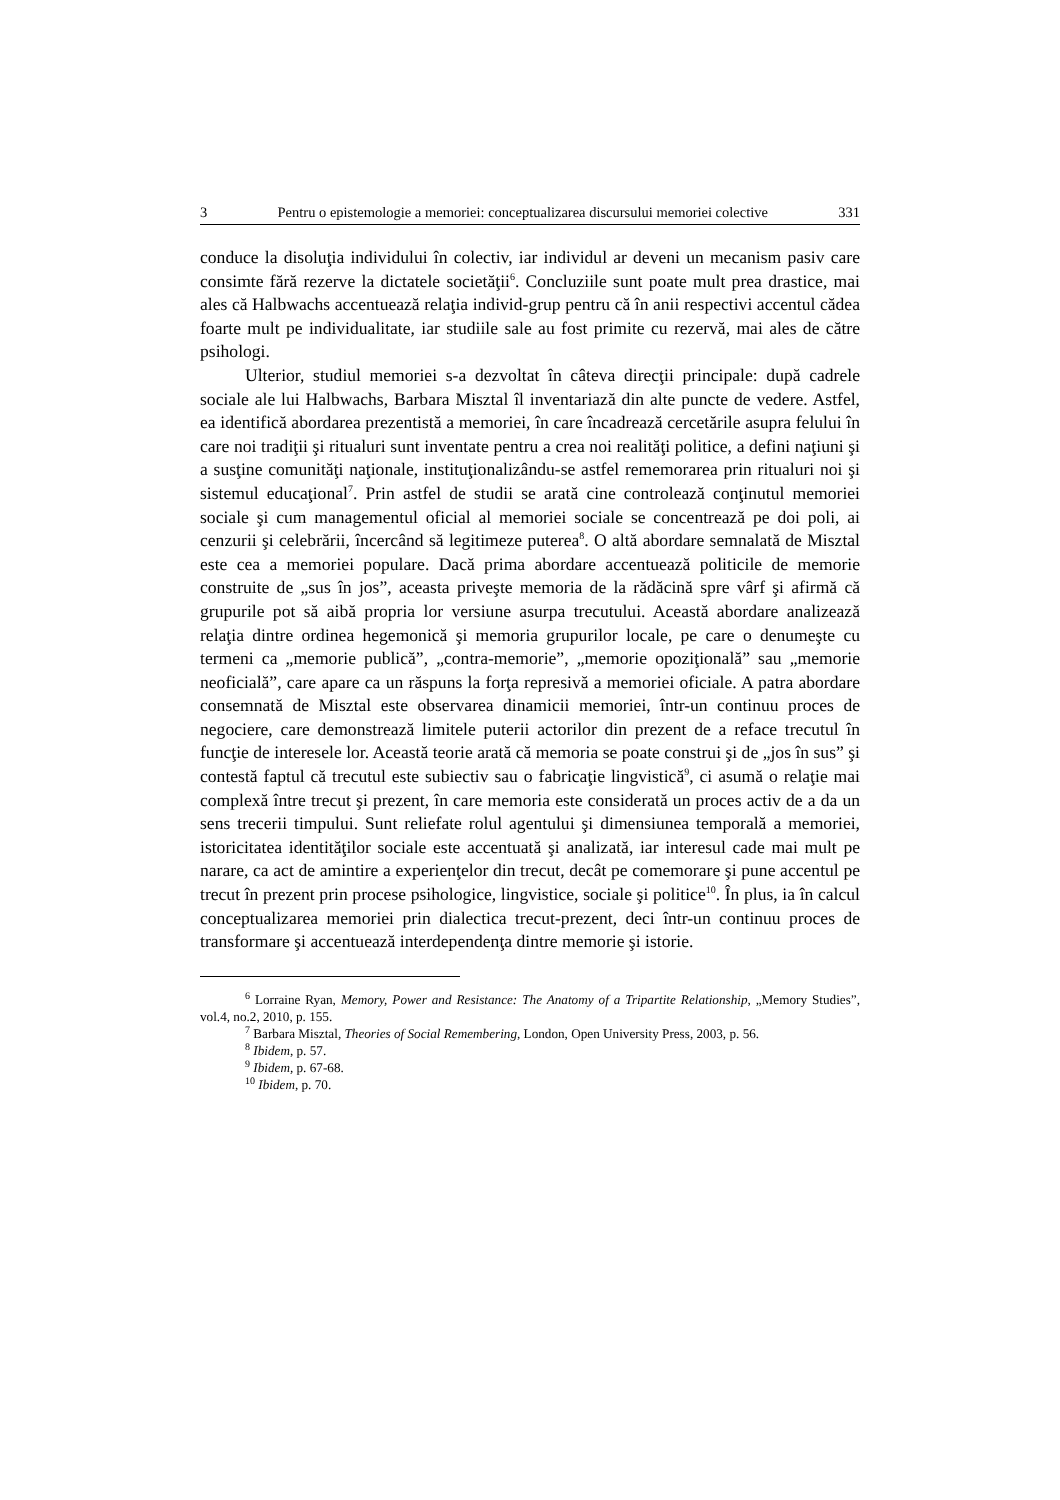3 Pentru o epistemologie a memoriei: conceptualizarea discursului memoriei colective 331
conduce la disoluţia individului în colectiv, iar individul ar deveni un mecanism pasiv care consimte fără rezerve la dictatele societăţii<sup>6</sup>. Concluziile sunt poate mult prea drastice, mai ales că Halbwachs accentuează relaţia individ-grup pentru că în anii respectivi accentul cădea foarte mult pe individualitate, iar studiile sale au fost primite cu rezervă, mai ales de către psihologi.
Ulterior, studiul memoriei s-a dezvoltat în câteva direcţii principale: după cadrele sociale ale lui Halbwachs, Barbara Misztal îl inventariază din alte puncte de vedere. Astfel, ea identifică abordarea prezentistă a memoriei, în care încadrează cercetările asupra felului în care noi tradiţii şi ritualuri sunt inventate pentru a crea noi realităţi politice, a defini naţiuni şi a susţine comunităţi naţionale, instituţionalizându-se astfel rememorarea prin ritualuri noi şi sistemul educaţional<sup>7</sup>. Prin astfel de studii se arată cine controlează conţinutul memoriei sociale şi cum managementul oficial al memoriei sociale se concentrează pe doi poli, ai cenzurii şi celebrării, încercând să legitimeze puterea<sup>8</sup>. O altă abordare semnalată de Misztal este cea a memoriei populare. Dacă prima abordare accentuează politicile de memorie construite de „sus în jos”, aceasta priveşte memoria de la rădăcină spre vârf şi afirmă că grupurile pot să aibă propria lor versiune asurpa trecutului. Această abordare analizează relaţia dintre ordinea hegemonică şi memoria grupurilor locale, pe care o denumeşte cu termeni ca „memorie publică”, „contra-memorie”, „memorie opoziţională” sau „memorie neoficială”, care apare ca un răspuns la forţa represivă a memoriei oficiale. A patra abordare consemnată de Misztal este observarea dinamicii memoriei, într-un continuu proces de negociere, care demonstrează limitele puterii actorilor din prezent de a reface trecutul în funcţie de interesele lor. Această teorie arată că memoria se poate construi şi de „jos în sus” şi contestă faptul că trecutul este subiectiv sau o fabricaţie lingvistică<sup>9</sup>, ci asumă o relaţie mai complexă între trecut şi prezent, în care memoria este considerată un proces activ de a da un sens trecerii timpului. Sunt reliefate rolul agentului şi dimensiunea temporală a memoriei, istoricitatea identităţilor sociale este accentuată şi analizată, iar interesul cade mai mult pe narare, ca act de amintire a experienţelor din trecut, decât pe comemorare şi pune accentul pe trecut în prezent prin procese psihologice, lingvistice, sociale şi politice<sup>10</sup>. În plus, ia în calcul conceptualizarea memoriei prin dialectica trecut-prezent, deci într-un continuu proces de transformare şi accentuează interdependenţa dintre memorie şi istorie.
<sup>6</sup> Lorraine Ryan, Memory, Power and Resistance: The Anatomy of a Tripartite Relationship, „Memory Studies”, vol.4, no.2, 2010, p. 155.
<sup>7</sup> Barbara Misztal, Theories of Social Remembering, London, Open University Press, 2003, p. 56.
<sup>8</sup> Ibidem, p. 57.
<sup>9</sup> Ibidem, p. 67-68.
<sup>10</sup> Ibidem, p. 70.